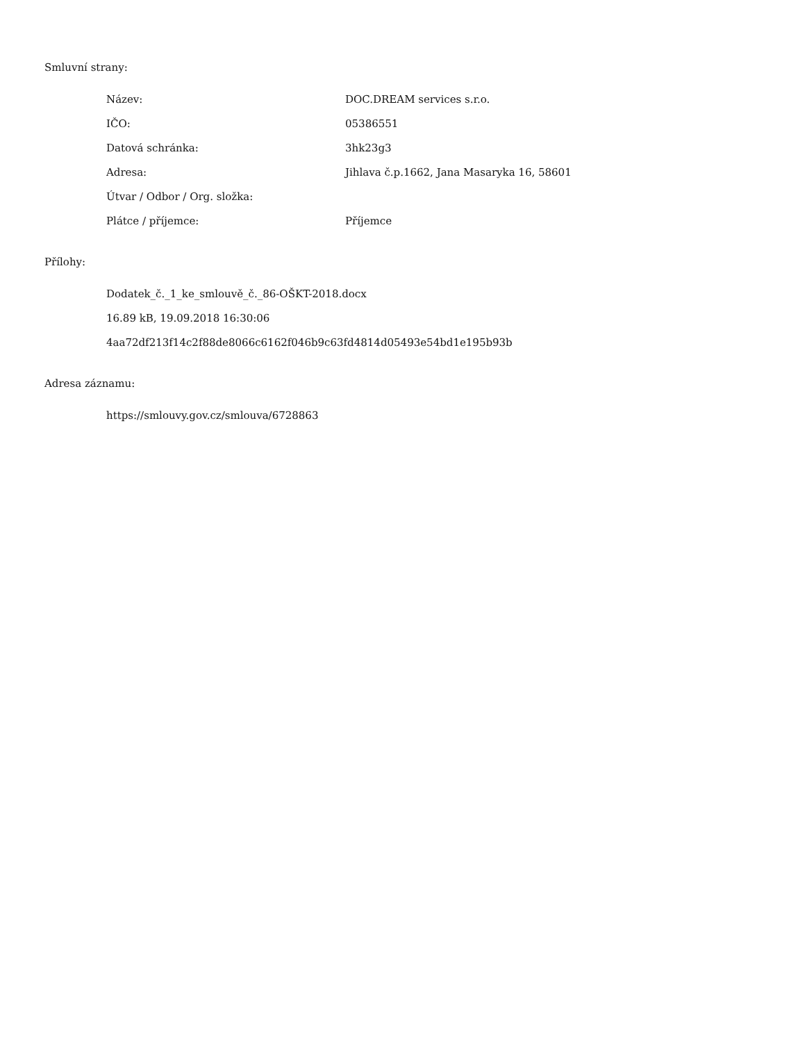Smluvní strany:
| Název: | DOC.DREAM services s.r.o. |
| IČO: | 05386551 |
| Datová schránka: | 3hk23g3 |
| Adresa: | Jihlava č.p.1662, Jana Masaryka 16, 58601 |
| Útvar / Odbor / Org. složka: | |
| Plátce / příjemce: | Příjemce |
Přílohy:
Dodatek_č._1_ke_smlouvě_č._86-OŠKT-2018.docx
16.89 kB, 19.09.2018 16:30:06
4aa72df213f14c2f88de8066c6162f046b9c63fd4814d05493e54bd1e195b93b
Adresa záznamu:
https://smlouvy.gov.cz/smlouva/6728863